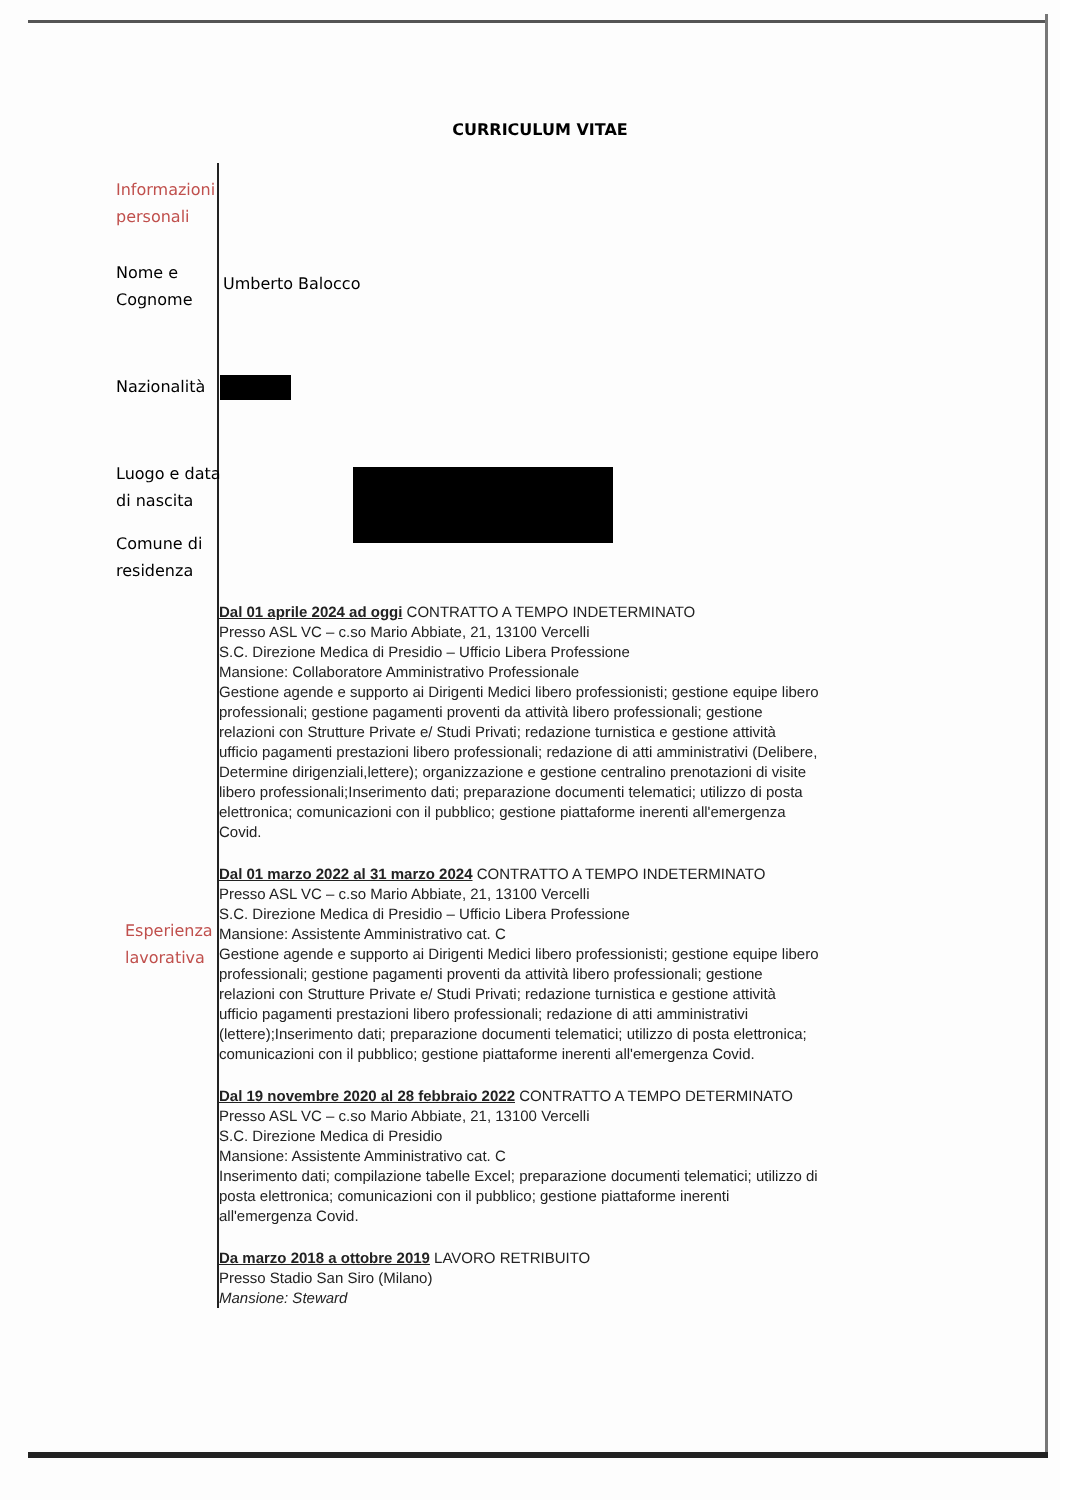CURRICULUM VITAE
Informazioni
personali
Nome e
Cognome
Umberto Balocco
Nazionalità
Luogo e data
di nascita
Comune di
residenza
Esperienza
lavorativa
Dal 01 aprile 2024 ad oggi CONTRATTO A TEMPO INDETERMINATO
Presso ASL VC – c.so Mario Abbiate, 21, 13100 Vercelli
S.C. Direzione Medica di Presidio – Ufficio Libera Professione
Mansione: Collaboratore Amministrativo Professionale
Gestione agende e supporto ai Dirigenti Medici libero professionisti; gestione equipe libero professionali; gestione pagamenti proventi da attività libero professionali; gestione relazioni con Strutture Private e/ Studi Privati; redazione turnistica e gestione attività ufficio pagamenti prestazioni libero professionali; redazione di atti amministrativi (Delibere, Determine dirigenziali,lettere); organizzazione e gestione centralino prenotazioni di visite libero professionali;Inserimento dati; preparazione documenti telematici; utilizzo di posta elettronica; comunicazioni con il pubblico; gestione piattaforme inerenti all'emergenza Covid.
Dal 01 marzo 2022 al 31 marzo 2024 CONTRATTO A TEMPO INDETERMINATO
Presso ASL VC – c.so Mario Abbiate, 21, 13100 Vercelli
S.C. Direzione Medica di Presidio – Ufficio Libera Professione
Mansione: Assistente Amministrativo cat. C
Gestione agende e supporto ai Dirigenti Medici libero professionisti; gestione equipe libero professionali; gestione pagamenti proventi da attività libero professionali; gestione relazioni con Strutture Private e/ Studi Privati; redazione turnistica e gestione attività ufficio pagamenti prestazioni libero professionali; redazione di atti amministrativi (lettere);Inserimento dati; preparazione documenti telematici; utilizzo di posta elettronica; comunicazioni con il pubblico; gestione piattaforme inerenti all'emergenza Covid.
Dal 19 novembre 2020 al 28 febbraio 2022 CONTRATTO A TEMPO DETERMINATO
Presso ASL VC – c.so Mario Abbiate, 21, 13100 Vercelli
S.C. Direzione Medica di Presidio
Mansione: Assistente Amministrativo cat. C
Inserimento dati; compilazione tabelle Excel; preparazione documenti telematici; utilizzo di posta elettronica; comunicazioni con il pubblico; gestione piattaforme inerenti all'emergenza Covid.
Da marzo 2018 a ottobre 2019 LAVORO RETRIBUITO
Presso Stadio San Siro (Milano)
Mansione: Steward